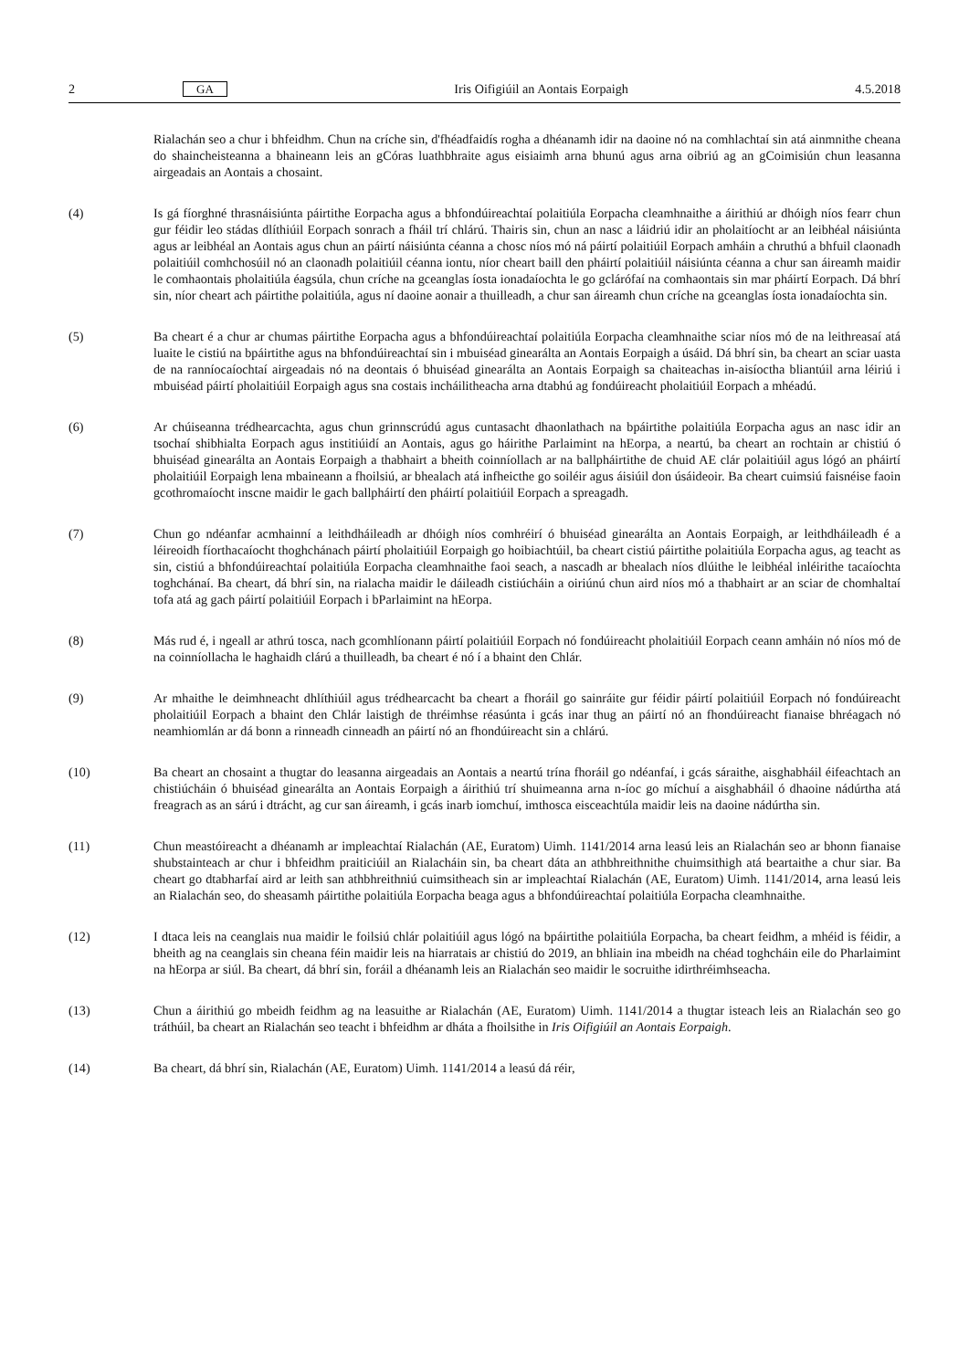2 GA Iris Oifigiúil an Aontais Eorpaigh 4.5.2018
Rialachán seo a chur i bhfeidhm. Chun na críche sin, d'fhéadfaidís rogha a dhéanamh idir na daoine nó na comhlachtaí sin atá ainmnithe cheana do shaincheisteanna a bhaineann leis an gCóras luathbhraite agus eisiaimh arna bhunú agus arna oibriú ag an gCoimisiún chun leasanna airgeadais an Aontais a chosaint.
(4) Is gá fíorghné thrasnáisiúnta páirtithe Eorpacha agus a bhfondúireachtaí polaitiúla Eorpacha cleamhnaithe a áirithiú ar dhóigh níos fearr chun gur féidir leo stádas dlíthiúil Eorpach sonrach a fháil trí chlárú. Thairis sin, chun an nasc a láidriú idir an pholaitíocht ar an leibhéal náisiúnta agus ar leibhéal an Aontais agus chun an páirtí náisiúnta céanna a chosc níos mó ná páirtí polaitiúil Eorpach amháin a chruthú a bhfuil claonadh polaitiúil comhchosúil nó an claonadh polaitiúil céanna iontu, níor cheart baill den pháirtí polaitiúil náisiúnta céanna a chur san áireamh maidir le comhaontais pholaitiúla éagsúla, chun críche na gceanglas íosta ionadaíochta le go gclárófaí na comhaontais sin mar pháirtí Eorpach. Dá bhrí sin, níor cheart ach páirtithe polaitiúla, agus ní daoine aonair a thuilleadh, a chur san áireamh chun críche na gceanglas íosta ionadaíochta sin.
(5) Ba cheart é a chur ar chumas páirtithe Eorpacha agus a bhfondúireachtaí polaitiúla Eorpacha cleamhnaithe sciar níos mó de na leithreasaí atá luaite le cistiú na bpáirtithe agus na bhfondúireachtaí sin i mbuiséad ginearálta an Aontais Eorpaigh a úsáid. Dá bhrí sin, ba cheart an sciar uasta de na ranníocaíochtaí airgeadais nó na deontais ó bhuiséad ginearálta an Aontais Eorpaigh sa chaiteachas in-aisíoctha bliantúil arna léiriú i mbuiséad páirtí pholaitiúil Eorpaigh agus sna costais incháilitheacha arna dtabhú ag fondúireacht pholaitiúil Eorpach a mhéadú.
(6) Ar chúiseanna trédhearcachta, agus chun grinnscrúdú agus cuntasacht dhaonlathach na bpáirtithe polaitiúla Eorpacha agus an nasc idir an tsochaí shibhialta Eorpach agus institiúidí an Aontais, agus go háirithe Parlaimint na hEorpa, a neartú, ba cheart an rochtain ar chistiú ó bhuiséad ginearálta an Aontais Eorpaigh a thabhairt a bheith coinníollach ar na ballpháirtithe de chuid AE clár polaitiúil agus lógó an pháirtí pholaitiúil Eorpaigh lena mbaineann a fhoilsiú, ar bhealach atá infheicthe go soiléir agus áisiúil don úsáideoir. Ba cheart cuimsiú faisnéise faoin gcothromaíocht inscne maidir le gach ballpháirtí den pháirtí polaitiúil Eorpach a spreagadh.
(7) Chun go ndéanfar acmhainní a leithdháileadh ar dhóigh níos comhréirí ó bhuiséad ginearálta an Aontais Eorpaigh, ar leithdháileadh é a léireoidh fíorthacaíocht thoghchánach páirtí pholaitiúil Eorpaigh go hoibiachtúil, ba cheart cistiú páirtithe polaitiúla Eorpacha agus, ag teacht as sin, cistiú a bhfondúireachtaí polaitiúla Eorpacha cleamhnaithe faoi seach, a nascadh ar bhealach níos dlúithe le leibhéal inléirithe tacaíochta toghchánaí. Ba cheart, dá bhrí sin, na rialacha maidir le dáileadh cistiúcháin a oiriúnú chun aird níos mó a thabhairt ar an sciar de chomhaltaí tofa atá ag gach páirtí polaitiúil Eorpach i bParlaimint na hEorpa.
(8) Más rud é, i ngeall ar athrú tosca, nach gcomhlíonann páirtí polaitiúil Eorpach nó fondúireacht pholaitiúil Eorpach ceann amháin nó níos mó de na coinníollacha le haghaidh clárú a thuilleadh, ba cheart é nó í a bhaint den Chlár.
(9) Ar mhaithe le deimhneacht dhlíthiúil agus trédhearcacht ba cheart a fhoráil go sainráite gur féidir páirtí polaitiúil Eorpach nó fondúireacht pholaitiúil Eorpach a bhaint den Chlár laistigh de thréimhse réasúnta i gcás inar thug an páirtí nó an fhondúireacht fianaise bhréagach nó neamhiomlán ar dá bonn a rinneadh cinneadh an páirtí nó an fhondúireacht sin a chlárú.
(10) Ba cheart an chosaint a thugtar do leasanna airgeadais an Aontais a neartú trína fhoráil go ndéanfaí, i gcás sáraithe, aisghabháil éifeachtach an chistiúcháin ó bhuiséad ginearálta an Aontais Eorpaigh a áirithiú trí shuimeanna arna n-íoc go míchuí a aisghabháil ó dhaoine nádúrtha atá freagrach as an sárú i dtrácht, ag cur san áireamh, i gcás inarb iomchuí, imthosca eisceachtúla maidir leis na daoine nádúrtha sin.
(11) Chun meastóireacht a dhéanamh ar impleachtaí Rialachán (AE, Euratom) Uimh. 1141/2014 arna leasú leis an Rialachán seo ar bhonn fianaise shubstainteach ar chur i bhfeidhm praiticiúil an Rialacháin sin, ba cheart dáta an athbhreithnithe chuimsithigh atá beartaithe a chur siar. Ba cheart go dtabharfaí aird ar leith san athbhreithniú cuimsitheach sin ar impleachtaí Rialachán (AE, Euratom) Uimh. 1141/2014, arna leasú leis an Rialachán seo, do sheasamh páirtithe polaitiúla Eorpacha beaga agus a bhfondúireachtaí polaitiúla Eorpacha cleamhnaithe.
(12) I dtaca leis na ceanglais nua maidir le foilsiú chlár polaitiúil agus lógó na bpáirtithe polaitiúla Eorpacha, ba cheart feidhm, a mhéid is féidir, a bheith ag na ceanglais sin cheana féin maidir leis na hiarratais ar chistiú do 2019, an bhliain ina mbeidh na chéad toghcháin eile do Pharlaimint na hEorpa ar siúl. Ba cheart, dá bhrí sin, foráil a dhéanamh leis an Rialachán seo maidir le socruithe idirthréimhseacha.
(13) Chun a áirithiú go mbeidh feidhm ag na leasuithe ar Rialachán (AE, Euratom) Uimh. 1141/2014 a thugtar isteach leis an Rialachán seo go tráthúil, ba cheart an Rialachán seo teacht i bhfeidhm ar dháta a fhoilsithe in Iris Oifigiúil an Aontais Eorpaigh.
(14) Ba cheart, dá bhrí sin, Rialachán (AE, Euratom) Uimh. 1141/2014 a leasú dá réir,